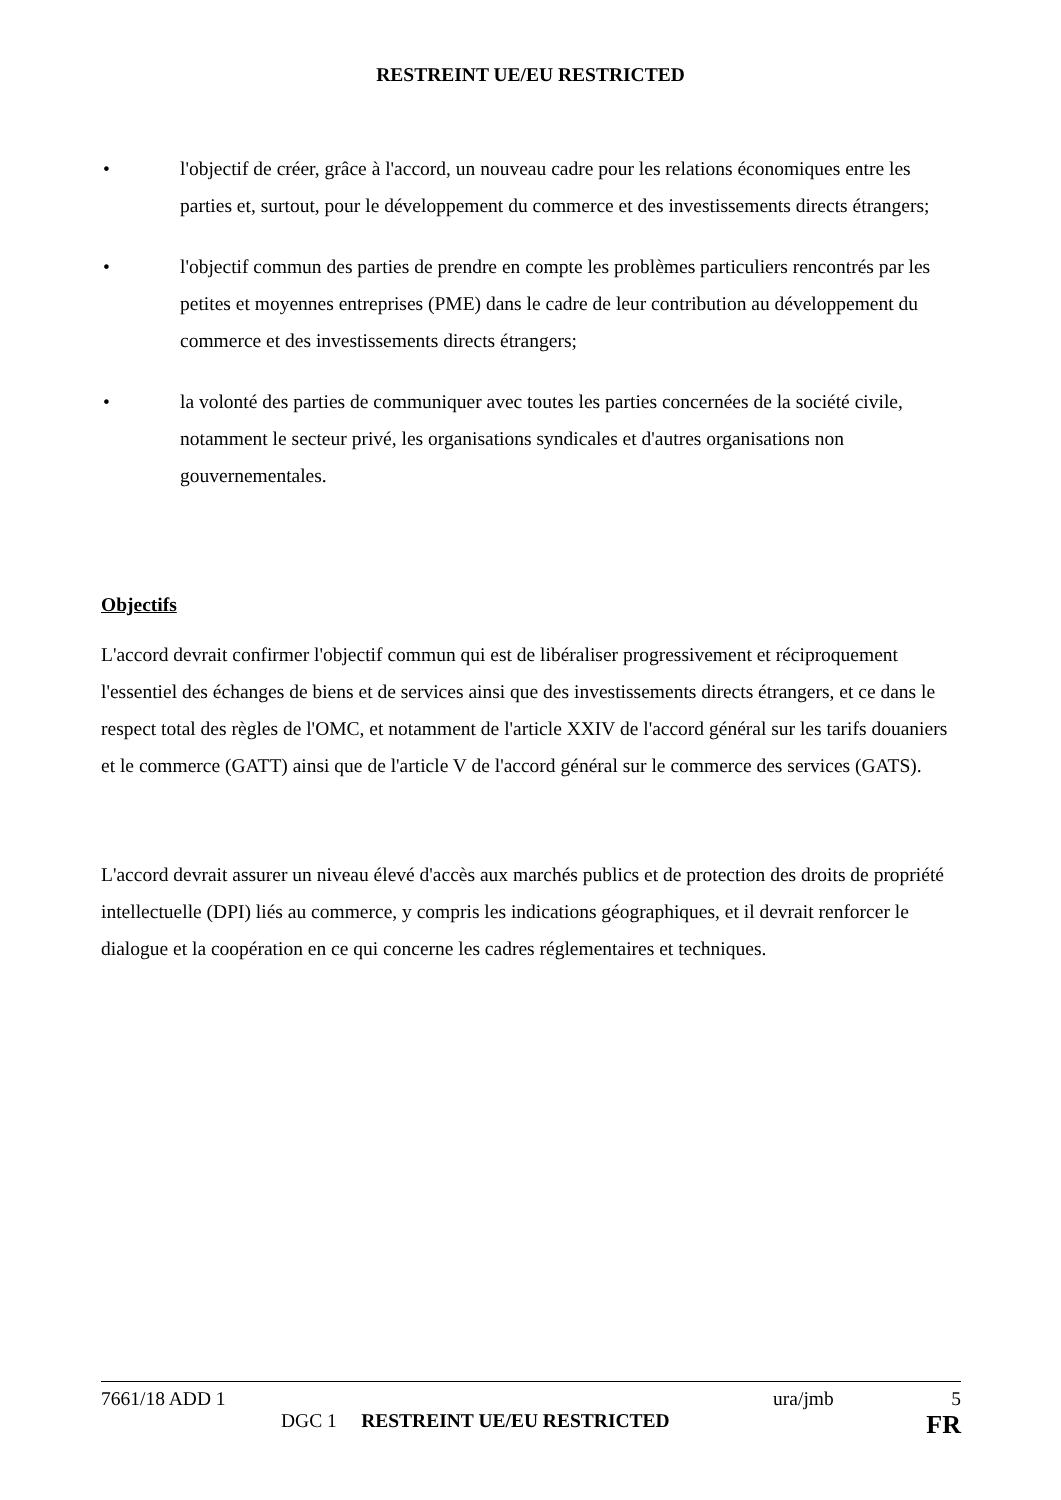RESTREINT UE/EU RESTRICTED
• l'objectif de créer, grâce à l'accord, un nouveau cadre pour les relations économiques entre les parties et, surtout, pour le développement du commerce et des investissements directs étrangers;
• l'objectif commun des parties de prendre en compte les problèmes particuliers rencontrés par les petites et moyennes entreprises (PME) dans le cadre de leur contribution au développement du commerce et des investissements directs étrangers;
• la volonté des parties de communiquer avec toutes les parties concernées de la société civile, notamment le secteur privé, les organisations syndicales et d'autres organisations non gouvernementales.
Objectifs
L'accord devrait confirmer l'objectif commun qui est de libéraliser progressivement et réciproquement l'essentiel des échanges de biens et de services ainsi que des investissements directs étrangers, et ce dans le respect total des règles de l'OMC, et notamment de l'article XXIV de l'accord général sur les tarifs douaniers et le commerce (GATT) ainsi que de l'article V de l'accord général sur le commerce des services (GATS).
L'accord devrait assurer un niveau élevé d'accès aux marchés publics et de protection des droits de propriété intellectuelle (DPI) liés au commerce, y compris les indications géographiques, et il devrait renforcer le dialogue et la coopération en ce qui concerne les cadres réglementaires et techniques.
7661/18 ADD 1 ura/jmb 5
DGC 1 RESTREINT UE/EU RESTRICTED FR